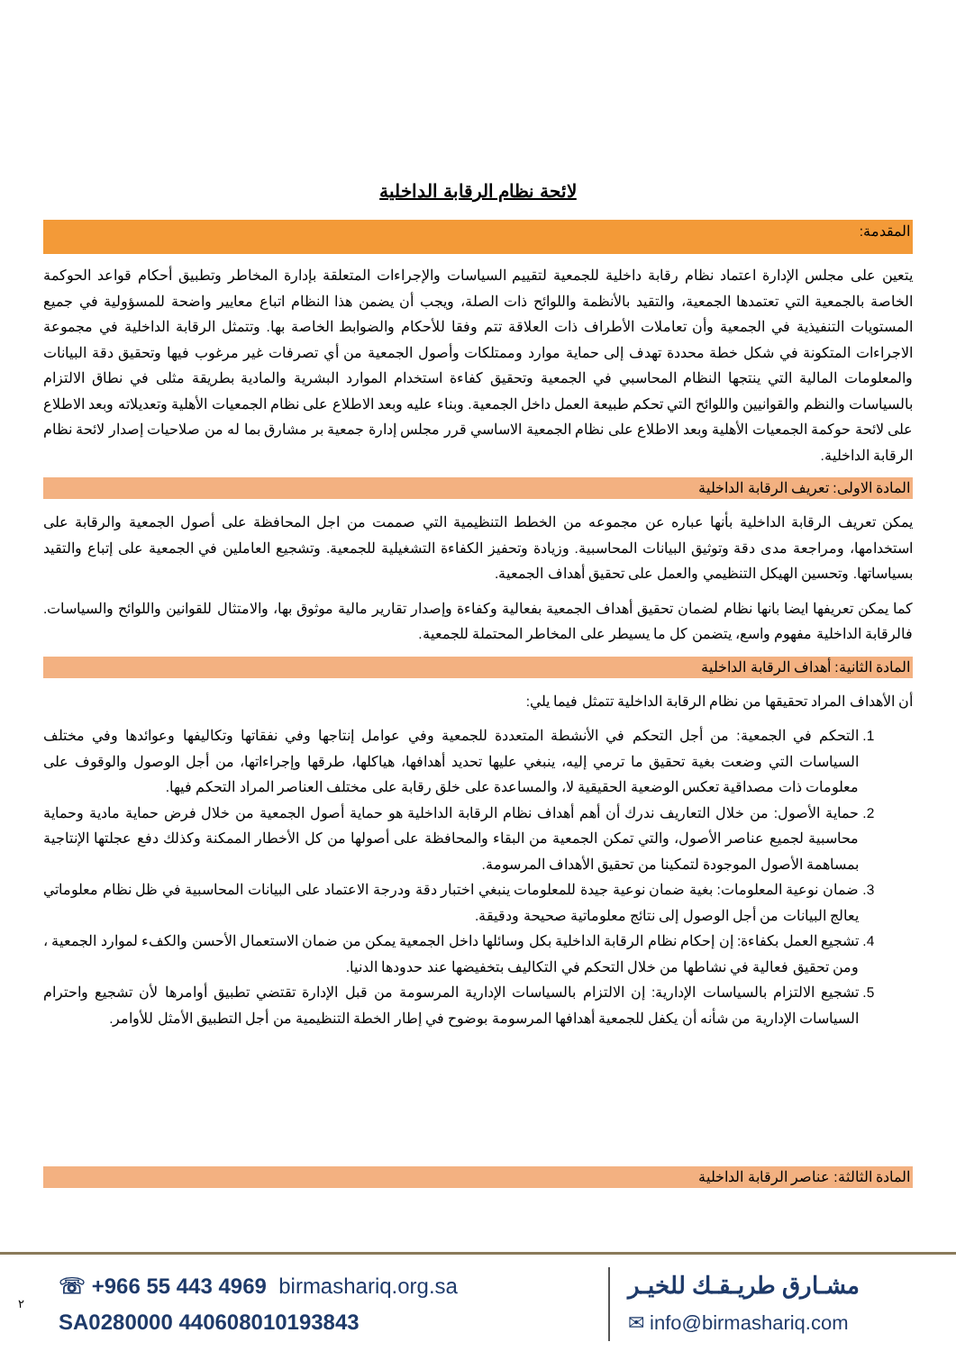لائحة نظام الرقابة الداخلية
المقدمة:
يتعين على مجلس الإدارة اعتماد نظام رقابة داخلية للجمعية لتقييم السياسات والإجراءات المتعلقة بإدارة المخاطر وتطبيق أحكام قواعد الحوكمة الخاصة بالجمعية التي تعتمدها الجمعية، والتقيد بالأنظمة واللوائح ذات الصلة، ويجب أن يضمن هذا النظام اتباع معايير واضحة للمسؤولية في جميع المستويات التنفيذية في الجمعية وأن تعاملات الأطراف ذات العلاقة تتم وفقا للأحكام والضوابط الخاصة بها. وتتمثل الرقابة الداخلية في مجموعة الاجراءات المتكونة في شكل خطة محددة تهدف إلى حماية موارد وممتلكات وأصول الجمعية من أي تصرفات غير مرغوب فيها وتحقيق دقة البيانات والمعلومات المالية التي ينتجها النظام المحاسبي في الجمعية وتحقيق كفاءة استخدام الموارد البشرية والمادية بطريقة مثلى في نطاق الالتزام بالسياسات والنظم والقوانيين واللوائح التي تحكم طبيعة العمل داخل الجمعية. وبناء عليه وبعد الاطلاع على نظام الجمعيات الأهلية وتعديلاته وبعد الاطلاع على لائحة حوكمة الجمعيات الأهلية وبعد الاطلاع على نظام الجمعية الاساسي قرر مجلس إدارة جمعية بر مشارق بما له من صلاحيات إصدار لائحة نظام الرقابة الداخلية.
المادة الاولى: تعريف الرقابة الداخلية
يمكن تعريف الرقابة الداخلية بأنها عباره عن مجموعه من الخطط التنظيمية التي صممت من اجل المحافظة على أصول الجمعية والرقابة على استخدامها، ومراجعة مدى دقة وتوثيق البيانات المحاسبية. وزيادة وتحفيز الكفاءة التشغيلية للجمعية. وتشجيع العاملين في الجمعية على إتباع والتقيد بسياساتها. وتحسين الهيكل التنظيمي والعمل على تحقيق أهداف الجمعية.
كما يمكن تعريفها ايضا بانها نظام لضمان تحقيق أهداف الجمعية بفعالية وكفاءة وإصدار تقارير مالية موثوق بها، والامتثال للقوانين واللوائح والسياسات. فالرقابة الداخلية مفهوم واسع، يتضمن كل ما يسيطر على المخاطر المحتملة للجمعية.
المادة الثانية: أهداف الرقابة الداخلية
أن الأهداف المراد تحقيقها من نظام الرقابة الداخلية تتمثل فيما يلي:
1. التحكم في الجمعية: من أجل التحكم في الأنشطة المتعددة للجمعية وفي عوامل إنتاجها وفي نفقاتها وتكاليفها وعوائدها وفي مختلف السياسات التي وضعت بغية تحقيق ما ترمي إليه، ينبغي عليها تحديد أهدافها، هياكلها، طرقها وإجراءاتها، من أجل الوصول والوقوف على معلومات ذات مصداقية تعكس الوضعية الحقيقية لا، والمساعدة على خلق رقابة على مختلف العناصر المراد التحكم فيها.
2. حماية الأصول: من خلال التعاريف ندرك أن أهم أهداف نظام الرقابة الداخلية هو حماية أصول الجمعية من خلال فرض حماية مادية وحماية محاسبية لجميع عناصر الأصول، والتي تمكن الجمعية من البقاء والمحافظة على أصولها من كل الأخطار الممكنة وكذلك دفع عجلتها الإنتاجية بمساهمة الأصول الموجودة لتمكينا من تحقيق الأهداف المرسومة.
3. ضمان نوعية المعلومات: بغية ضمان نوعية جيدة للمعلومات ينبغي اختبار دقة ودرجة الاعتماد على البيانات المحاسبية في ظل نظام معلوماتي يعالج البيانات من أجل الوصول إلى نتائج معلوماتية صحيحة ودقيقة.
4. تشجيع العمل بكفاءة: إن إحكام نظام الرقابة الداخلية بكل وسائلها داخل الجمعية يمكن من ضمان الاستعمال الأحسن والكفء لموارد الجمعية ، ومن تحقيق فعالية في نشاطها من خلال التحكم في التكاليف بتخفيضها عند حدودها الدنيا.
5. تشجيع الالتزام بالسياسات الإدارية: إن الالتزام بالسياسات الإدارية المرسومة من قبل الإدارة تقتضي تطبيق أوامرها لأن تشجيع واحترام السياسات الإدارية من شأنه أن يكفل للجمعية أهدافها المرسومة بوضوح في إطار الخطة التنظيمية من أجل التطبيق الأمثل للأوامر.
المادة الثالثة: عناصر الرقابة الداخلية
٢
☏ +966 55 443 4969 birmashariq.org.sa
SA0280000 440608010193843
مشـارق طريـقـك للخيـر
✉ info@birmashariq.com